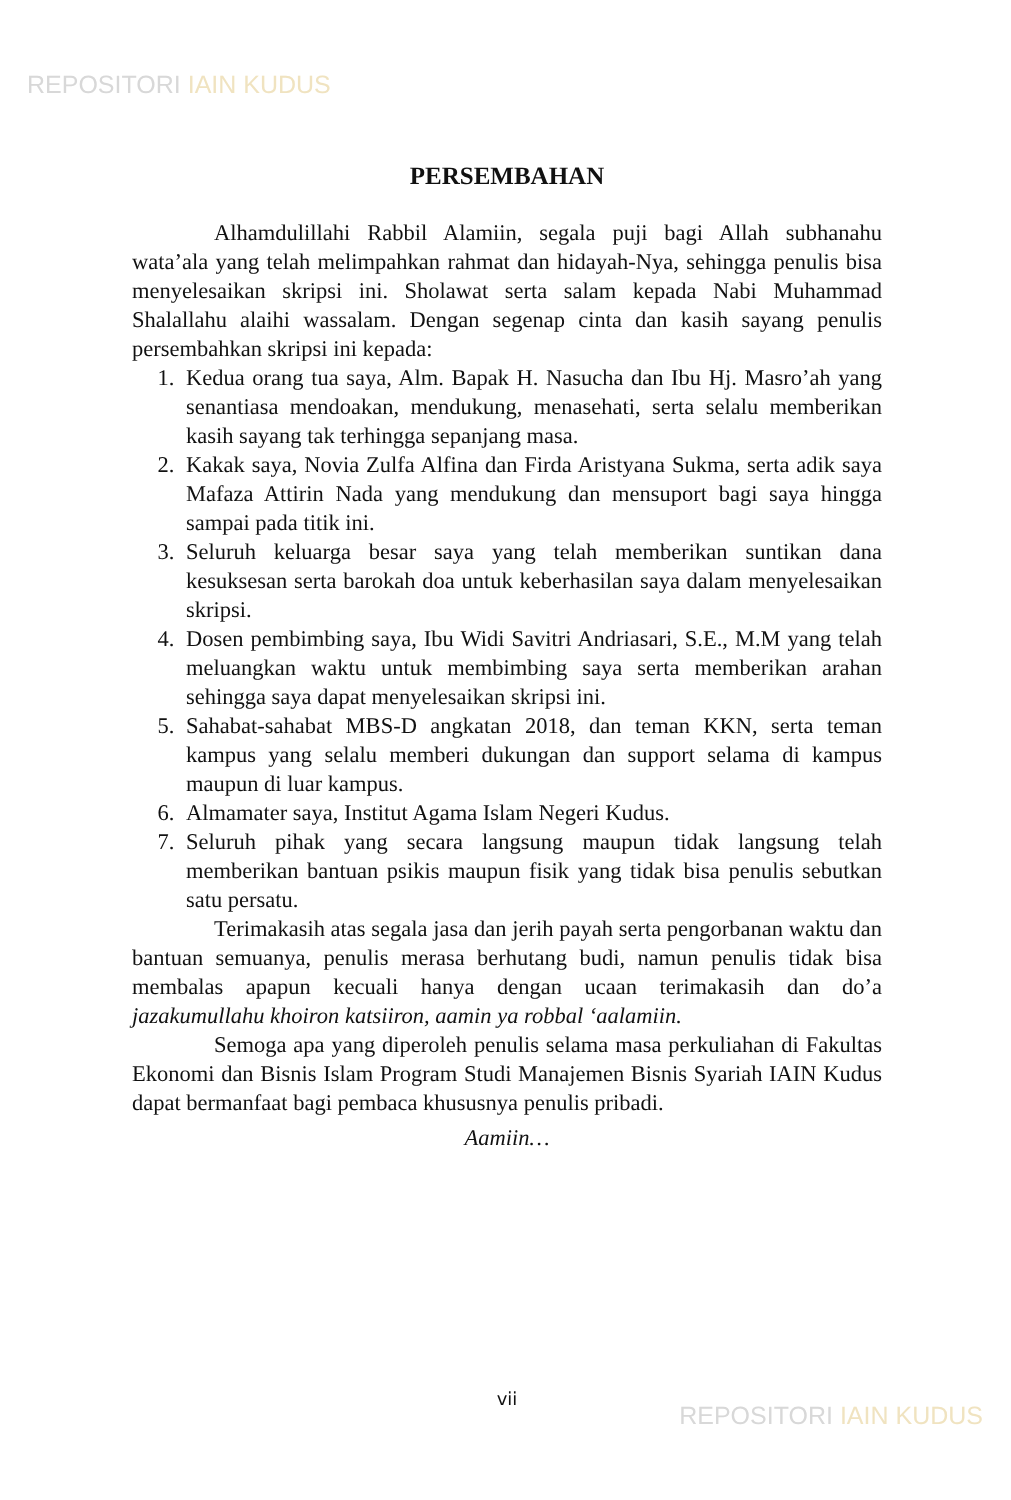REPOSITORI IAIN KUDUS
PERSEMBAHAN
Alhamdulillahi Rabbil Alamiin, segala puji bagi Allah subhanahu wata’ala yang telah melimpahkan rahmat dan hidayah-Nya, sehingga penulis bisa menyelesaikan skripsi ini. Sholawat serta salam kepada Nabi Muhammad Shalallahu alaihi wassalam. Dengan segenap cinta dan kasih sayang penulis persembahkan skripsi ini kepada:
1. Kedua orang tua saya, Alm. Bapak H. Nasucha dan Ibu Hj. Masro’ah yang senantiasa mendoakan, mendukung, menasehati, serta selalu memberikan kasih sayang tak terhingga sepanjang masa.
2. Kakak saya, Novia Zulfa Alfina dan Firda Aristyana Sukma, serta adik saya Mafaza Attirin Nada yang mendukung dan mensuport bagi saya hingga sampai pada titik ini.
3. Seluruh keluarga besar saya yang telah memberikan suntikan dana kesuksesan serta barokah doa untuk keberhasilan saya dalam menyelesaikan skripsi.
4. Dosen pembimbing saya, Ibu Widi Savitri Andriasari, S.E., M.M yang telah meluangkan waktu untuk membimbing saya serta memberikan arahan sehingga saya dapat menyelesaikan skripsi ini.
5. Sahabat-sahabat MBS-D angkatan 2018, dan teman KKN, serta teman kampus yang selalu memberi dukungan dan support selama di kampus maupun di luar kampus.
6. Almamater saya, Institut Agama Islam Negeri Kudus.
7. Seluruh pihak yang secara langsung maupun tidak langsung telah memberikan bantuan psikis maupun fisik yang tidak bisa penulis sebutkan satu persatu.
Terimakasih atas segala jasa dan jerih payah serta pengorbanan waktu dan bantuan semuanya, penulis merasa berhutang budi, namun penulis tidak bisa membalas apapun kecuali hanya dengan ucaan terimakasih dan do’a jazakumullahu khoiron katsiiron, aamin ya robbal ‘aalamiin.
Semoga apa yang diperoleh penulis selama masa perkuliahan di Fakultas Ekonomi dan Bisnis Islam Program Studi Manajemen Bisnis Syariah IAIN Kudus dapat bermanfaat bagi pembaca khususnya penulis pribadi.
Aamiin…
vii
REPOSITORI IAIN KUDUS